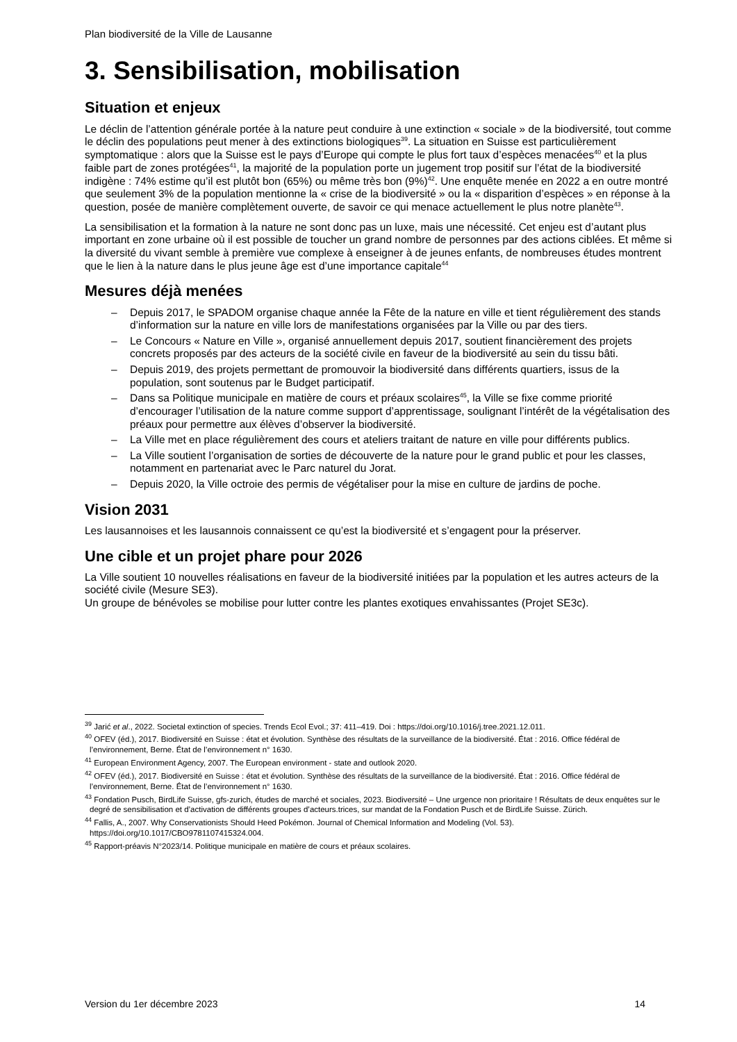Plan biodiversité de la Ville de Lausanne
3. Sensibilisation, mobilisation
Situation et enjeux
Le déclin de l’attention générale portée à la nature peut conduire à une extinction « sociale » de la biodiversité, tout comme le déclin des populations peut mener à des extinctions biologiques<sup>39</sup>. La situation en Suisse est particulièrement symptomatique : alors que la Suisse est le pays d’Europe qui compte le plus fort taux d’espèces menacées<sup>40</sup> et la plus faible part de zones protégées<sup>41</sup>, la majorité de la population porte un jugement trop positif sur l’état de la biodiversité indigène : 74% estime qu’il est plutôt bon (65%) ou même très bon (9%)<sup>42</sup>. Une enquête menée en 2022 a en outre montré que seulement 3% de la population mentionne la « crise de la biodiversité » ou la « disparition d’espèces » en réponse à la question, posée de manière complètement ouverte, de savoir ce qui menace actuellement le plus notre planète<sup>43</sup>.
La sensibilisation et la formation à la nature ne sont donc pas un luxe, mais une nécessité. Cet enjeu est d’autant plus important en zone urbaine où il est possible de toucher un grand nombre de personnes par des actions ciblées. Et même si la diversité du vivant semble à première vue complexe à enseigner à de jeunes enfants, de nombreuses études montrent que le lien à la nature dans le plus jeune âge est d’une importance capitale<sup>44</sup>
Mesures déjà menées
– Depuis 2017, le SPADOM organise chaque année la Fête de la nature en ville et tient régulièrement des stands d’information sur la nature en ville lors de manifestations organisées par la Ville ou par des tiers.
– Le Concours « Nature en Ville », organisé annuellement depuis 2017, soutient financièrement des projets concrets proposés par des acteurs de la société civile en faveur de la biodiversité au sein du tissu bâti.
– Depuis 2019, des projets permettant de promouvoir la biodiversité dans différents quartiers, issus de la population, sont soutenus par le Budget participatif.
– Dans sa Politique municipale en matière de cours et préaux scolaires<sup>45</sup>, la Ville se fixe comme priorité d’encourager l’utilisation de la nature comme support d’apprentissage, soulignant l’intérêt de la végétalisation des préaux pour permettre aux élèves d’observer la biodiversité.
– La Ville met en place régulièrement des cours et ateliers traitant de nature en ville pour différents publics.
– La Ville soutient l’organisation de sorties de découverte de la nature pour le grand public et pour les classes, notamment en partenariat avec le Parc naturel du Jorat.
– Depuis 2020, la Ville octroie des permis de végétaliser pour la mise en culture de jardins de poche.
Vision 2031
Les lausannoises et les lausannois connaissent ce qu’est la biodiversité et s’engagent pour la préserver.
Une cible et un projet phare pour 2026
La Ville soutient 10 nouvelles réalisations en faveur de la biodiversité initiées par la population et les autres acteurs de la société civile (Mesure SE3).
Un groupe de bénévoles se mobilise pour lutter contre les plantes exotiques envahissantes (Projet SE3c).
<sup>39</sup> Jarić et al., 2022. Societal extinction of species. Trends Ecol Evol.; 37: 411–419. Doi : https://doi.org/10.1016/j.tree.2021.12.011.
<sup>40</sup> OFEV (éd.), 2017. Biodiversité en Suisse : état et évolution. Synthèse des résultats de la surveillance de la biodiversité. État : 2016. Office fédéral de l’environnement, Berne. État de l’environnement n° 1630.
<sup>41</sup> European Environment Agency, 2007. The European environment - state and outlook 2020.
<sup>42</sup> OFEV (éd.), 2017. Biodiversité en Suisse : état et évolution. Synthèse des résultats de la surveillance de la biodiversité. État : 2016. Office fédéral de l’environnement, Berne. État de l’environnement n° 1630.
<sup>43</sup> Fondation Pusch, BirdLife Suisse, gfs-zurich, études de marché et sociales, 2023. Biodiversité – Une urgence non prioritaire ! Résultats de deux enquêtes sur le degré de sensibilisation et d’activation de différents groupes d’acteurs.trices, sur mandat de la Fondation Pusch et de BirdLife Suisse. Zürich.
<sup>44</sup> Fallis, A., 2007. Why Conservationists Should Heed Pokémon. Journal of Chemical Information and Modeling (Vol. 53). https://doi.org/10.1017/CBO9781107415324.004.
<sup>45</sup> Rapport-préavis N°2023/14. Politique municipale en matière de cours et préaux scolaires.
Version du 1er décembre 2023 14